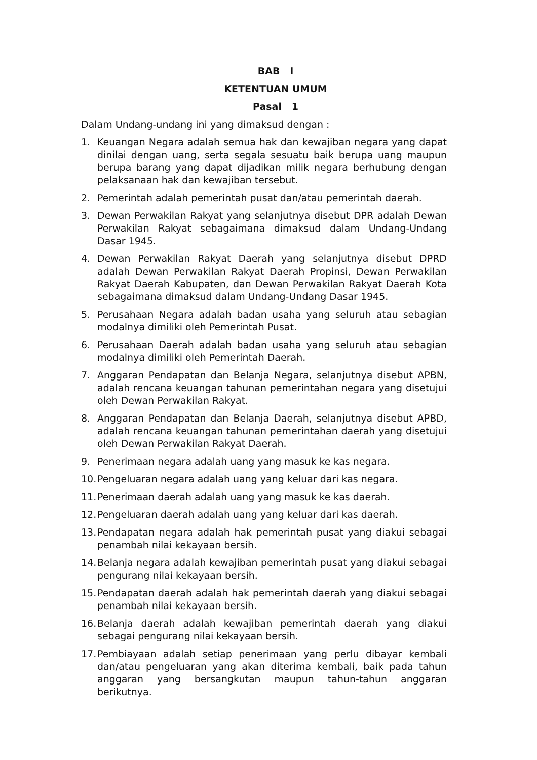BAB I
KETENTUAN UMUM
Pasal 1
Dalam Undang-undang ini yang dimaksud dengan :
1. Keuangan Negara adalah semua hak dan kewajiban negara yang dapat dinilai dengan uang, serta segala sesuatu baik berupa uang maupun berupa barang yang dapat dijadikan milik negara berhubung dengan pelaksanaan hak dan kewajiban tersebut.
2. Pemerintah adalah pemerintah pusat dan/atau pemerintah daerah.
3. Dewan Perwakilan Rakyat yang selanjutnya disebut DPR adalah Dewan Perwakilan Rakyat sebagaimana dimaksud dalam Undang-Undang Dasar 1945.
4. Dewan Perwakilan Rakyat Daerah yang selanjutnya disebut DPRD adalah Dewan Perwakilan Rakyat Daerah Propinsi, Dewan Perwakilan Rakyat Daerah Kabupaten, dan Dewan Perwakilan Rakyat Daerah Kota sebagaimana dimaksud dalam Undang-Undang Dasar 1945.
5. Perusahaan Negara adalah badan usaha yang seluruh atau sebagian modalnya dimiliki oleh Pemerintah Pusat.
6. Perusahaan Daerah adalah badan usaha yang seluruh atau sebagian modalnya dimiliki oleh Pemerintah Daerah.
7. Anggaran Pendapatan dan Belanja Negara, selanjutnya disebut APBN, adalah rencana keuangan tahunan pemerintahan negara yang disetujui oleh Dewan Perwakilan Rakyat.
8. Anggaran Pendapatan dan Belanja Daerah, selanjutnya disebut APBD, adalah rencana keuangan tahunan pemerintahan daerah yang disetujui oleh Dewan Perwakilan Rakyat Daerah.
9. Penerimaan negara adalah uang yang masuk ke kas negara.
10. Pengeluaran negara adalah uang yang keluar dari kas negara.
11. Penerimaan daerah adalah uang yang masuk ke kas daerah.
12. Pengeluaran daerah adalah uang yang keluar dari kas daerah.
13. Pendapatan negara adalah hak pemerintah pusat yang diakui sebagai penambah nilai kekayaan bersih.
14. Belanja negara adalah kewajiban pemerintah pusat yang diakui sebagai pengurang nilai kekayaan bersih.
15. Pendapatan daerah adalah hak pemerintah daerah yang diakui sebagai penambah nilai kekayaan bersih.
16. Belanja daerah adalah kewajiban pemerintah daerah yang diakui sebagai pengurang nilai kekayaan bersih.
17. Pembiayaan adalah setiap penerimaan yang perlu dibayar kembali dan/atau pengeluaran yang akan diterima kembali, baik pada tahun anggaran yang bersangkutan maupun tahun-tahun anggaran berikutnya.